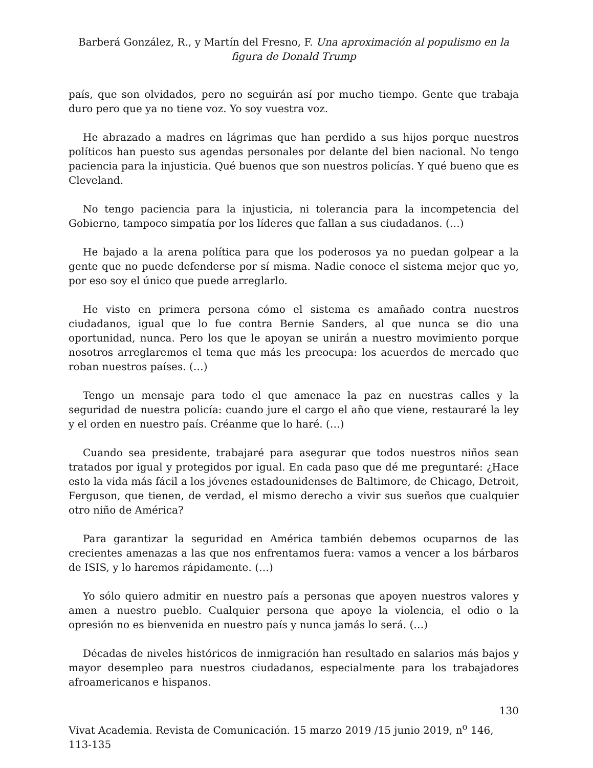Barberá González, R., y Martín del Fresno, F. Una aproximación al populismo en la figura de Donald Trump
país, que son olvidados, pero no seguirán así por mucho tiempo. Gente que trabaja duro pero que ya no tiene voz. Yo soy vuestra voz.
He abrazado a madres en lágrimas que han perdido a sus hijos porque nuestros políticos han puesto sus agendas personales por delante del bien nacional. No tengo paciencia para la injusticia. Qué buenos que son nuestros policías. Y qué bueno que es Cleveland.
No tengo paciencia para la injusticia, ni tolerancia para la incompetencia del Gobierno, tampoco simpatía por los líderes que fallan a sus ciudadanos. (…)
He bajado a la arena política para que los poderosos ya no puedan golpear a la gente que no puede defenderse por sí misma. Nadie conoce el sistema mejor que yo, por eso soy el único que puede arreglarlo.
He visto en primera persona cómo el sistema es amañado contra nuestros ciudadanos, igual que lo fue contra Bernie Sanders, al que nunca se dio una oportunidad, nunca. Pero los que le apoyan se unirán a nuestro movimiento porque nosotros arreglaremos el tema que más les preocupa: los acuerdos de mercado que roban nuestros países. (…)
Tengo un mensaje para todo el que amenace la paz en nuestras calles y la seguridad de nuestra policía: cuando jure el cargo el año que viene, restauraré la ley y el orden en nuestro país. Créanme que lo haré. (…)
Cuando sea presidente, trabajaré para asegurar que todos nuestros niños sean tratados por igual y protegidos por igual. En cada paso que dé me preguntaré: ¿Hace esto la vida más fácil a los jóvenes estadounidenses de Baltimore, de Chicago, Detroit, Ferguson, que tienen, de verdad, el mismo derecho a vivir sus sueños que cualquier otro niño de América?
Para garantizar la seguridad en América también debemos ocuparnos de las crecientes amenazas a las que nos enfrentamos fuera: vamos a vencer a los bárbaros de ISIS, y lo haremos rápidamente. (…)
Yo sólo quiero admitir en nuestro país a personas que apoyen nuestros valores y amen a nuestro pueblo. Cualquier persona que apoye la violencia, el odio o la opresión no es bienvenida en nuestro país y nunca jamás lo será. (…)
Décadas de niveles históricos de inmigración han resultado en salarios más bajos y mayor desempleo para nuestros ciudadanos, especialmente para los trabajadores afroamericanos e hispanos.
130
Vivat Academia. Revista de Comunicación. 15 marzo 2019 /15 junio 2019, n<sup>o</sup> 146, 113-135